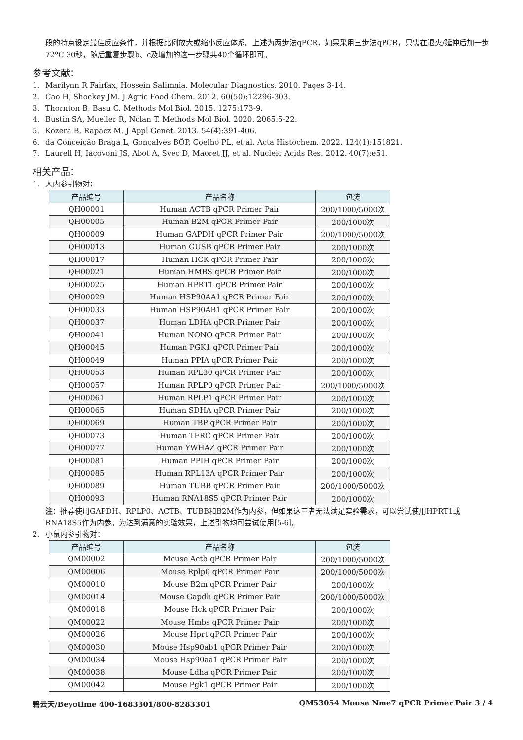段的特点设定最佳反应条件，并根据比例放大或缩小反应体系。上述为两步法qPCR，如果采用三步法qPCR，只需在退火/延伸后加一步72ºC 30秒，随后重复步骤b、c及增加的这一步骤共40个循环即可。
参考文献：
1. Marilynn R Fairfax, Hossein Salimnia. Molecular Diagnostics. 2010. Pages 3-14.
2. Cao H, Shockey JM. J Agric Food Chem. 2012. 60(50):12296-303.
3. Thornton B, Basu C. Methods Mol Biol. 2015. 1275:173-9.
4. Bustin SA, Mueller R, Nolan T. Methods Mol Biol. 2020. 2065:5-22.
5. Kozera B, Rapacz M. J Appl Genet. 2013. 54(4):391-406.
6. da Conceição Braga L, Gonçalves BÔP, Coelho PL, et al. Acta Histochem. 2022. 124(1):151821.
7. Laurell H, Iacovoni JS, Abot A, Svec D, Maoret JJ, et al. Nucleic Acids Res. 2012. 40(7):e51.
相关产品：
1. 人内参引物对：
| 产品编号 | 产品名称 | 包装 |
| --- | --- | --- |
| QH00001 | Human ACTB qPCR Primer Pair | 200/1000/5000次 |
| QH00005 | Human B2M qPCR Primer Pair | 200/1000次 |
| QH00009 | Human GAPDH qPCR Primer Pair | 200/1000/5000次 |
| QH00013 | Human GUSB qPCR Primer Pair | 200/1000次 |
| QH00017 | Human HCK qPCR Primer Pair | 200/1000次 |
| QH00021 | Human HMBS qPCR Primer Pair | 200/1000次 |
| QH00025 | Human HPRT1 qPCR Primer Pair | 200/1000次 |
| QH00029 | Human HSP90AA1 qPCR Primer Pair | 200/1000次 |
| QH00033 | Human HSP90AB1 qPCR Primer Pair | 200/1000次 |
| QH00037 | Human LDHA qPCR Primer Pair | 200/1000次 |
| QH00041 | Human NONO qPCR Primer Pair | 200/1000次 |
| QH00045 | Human PGK1 qPCR Primer Pair | 200/1000次 |
| QH00049 | Human PPIA qPCR Primer Pair | 200/1000次 |
| QH00053 | Human RPL30 qPCR Primer Pair | 200/1000次 |
| QH00057 | Human RPLP0 qPCR Primer Pair | 200/1000/5000次 |
| QH00061 | Human RPLP1 qPCR Primer Pair | 200/1000次 |
| QH00065 | Human SDHA qPCR Primer Pair | 200/1000次 |
| QH00069 | Human TBP qPCR Primer Pair | 200/1000次 |
| QH00073 | Human TFRC qPCR Primer Pair | 200/1000次 |
| QH00077 | Human YWHAZ qPCR Primer Pair | 200/1000次 |
| QH00081 | Human PPIH qPCR Primer Pair | 200/1000次 |
| QH00085 | Human RPL13A qPCR Primer Pair | 200/1000次 |
| QH00089 | Human TUBB qPCR Primer Pair | 200/1000/5000次 |
| QH00093 | Human RNA18S5 qPCR Primer Pair | 200/1000次 |
注：推荐使用GAPDH、RPLP0、ACTB、TUBB和B2M作为内参，但如果这三者无法满足实验需求，可以尝试使用HPRT1或RNA18S5作为内参。为达到满意的实验效果，上述引物均可尝试使用[5-6]。
2. 小鼠内参引物对：
| 产品编号 | 产品名称 | 包装 |
| --- | --- | --- |
| QM00002 | Mouse Actb qPCR Primer Pair | 200/1000/5000次 |
| QM00006 | Mouse Rplp0 qPCR Primer Pair | 200/1000/5000次 |
| QM00010 | Mouse B2m qPCR Primer Pair | 200/1000次 |
| QM00014 | Mouse Gapdh qPCR Primer Pair | 200/1000/5000次 |
| QM00018 | Mouse Hck qPCR Primer Pair | 200/1000次 |
| QM00022 | Mouse Hmbs qPCR Primer Pair | 200/1000次 |
| QM00026 | Mouse Hprt qPCR Primer Pair | 200/1000次 |
| QM00030 | Mouse Hsp90ab1 qPCR Primer Pair | 200/1000次 |
| QM00034 | Mouse Hsp90aa1 qPCR Primer Pair | 200/1000次 |
| QM00038 | Mouse Ldha qPCR Primer Pair | 200/1000次 |
| QM00042 | Mouse Pgk1 qPCR Primer Pair | 200/1000次 |
碧云天/Beyotime 400-1683301/800-8283301 QM53054 Mouse Nme7 qPCR Primer Pair 3 / 4